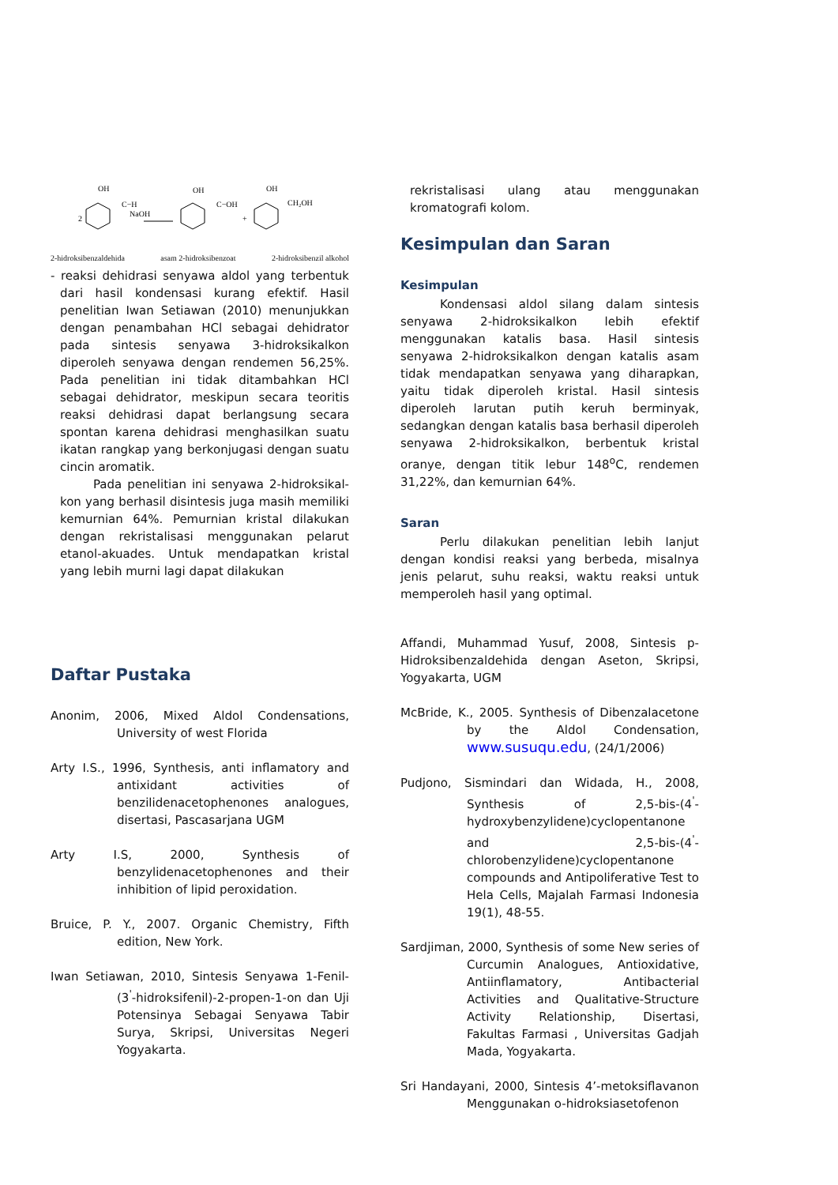OH
C−H
NaOH
2
OH
C−OH
+
OH
CH₂OH
2-hidroksibenzaldehida asam 2-hidroksibenzoat 2-hidroksibenzil alkohol
- reaksi dehidrasi senyawa aldol yang terbentuk dari hasil kondensasi kurang efektif. Hasil penelitian Iwan Setiawan (2010) menunjukkan dengan penambahan HCl sebagai dehidrator pada sintesis senyawa 3-hidroksikalkon diperoleh senyawa dengan rendemen 56,25%. Pada penelitian ini tidak ditambahkan HCl sebagai dehidrator, meskipun secara teoritis reaksi dehidrasi dapat berlangsung secara spontan karena dehidrasi menghasilkan suatu ikatan rangkap yang berkonjugasi dengan suatu cincin aromatik.
Pada penelitian ini senyawa 2-hidroksikal-kon yang berhasil disintesis juga masih memiliki kemurnian 64%. Pemurnian kristal dilakukan dengan rekristalisasi menggunakan pelarut etanol-akuades. Untuk mendapatkan kristal yang lebih murni lagi dapat dilakukan
rekristalisasi ulang atau menggunakan kromatografi kolom.
Kesimpulan dan Saran
Kesimpulan
Kondensasi aldol silang dalam sintesis senyawa 2-hidroksikalkon lebih efektif menggunakan katalis basa. Hasil sintesis senyawa 2-hidroksikalkon dengan katalis asam tidak mendapatkan senyawa yang diharapkan, yaitu tidak diperoleh kristal. Hasil sintesis diperoleh larutan putih keruh berminyak, sedangkan dengan katalis basa berhasil diperoleh senyawa 2-hidroksikalkon, berbentuk kristal oranye, dengan titik lebur 148<sup>o</sup>C, rendemen 31,22%, dan kemurnian 64%.
Saran
Perlu dilakukan penelitian lebih lanjut dengan kondisi reaksi yang berbeda, misalnya jenis pelarut, suhu reaksi, waktu reaksi untuk memperoleh hasil yang optimal.
Daftar Pustaka
Anonim, 2006, Mixed Aldol Condensations, University of west Florida
Arty I.S., 1996, Synthesis, anti inflamatory and antixidant activities of benzilidenacetophenones analogues, disertasi, Pascasarjana UGM
Arty I.S, 2000, Synthesis of benzylidenacetophenones and their inhibition of lipid peroxidation.
Bruice, P. Y., 2007. Organic Chemistry, Fifth edition, New York.
Iwan Setiawan, 2010, Sintesis Senyawa 1-Fenil-(3<sup>'</sup>-hidroksifenil)-2-propen-1-on dan Uji Potensinya Sebagai Senyawa Tabir Surya, Skripsi, Universitas Negeri Yogyakarta.
Affandi, Muhammad Yusuf, 2008, Sintesis p-Hidroksibenzaldehida dengan Aseton, Skripsi, Yogyakarta, UGM
McBride, K., 2005. Synthesis of Dibenzalacetone by the Aldol Condensation, www.susuqu.edu, (24/1/2006)
Pudjono, Sismindari dan Widada, H., 2008, Synthesis of 2,5-bis-(4<sup>'</sup>-hydroxybenzylidene)cyclopentanone and 2,5-bis-(4<sup>'</sup>-chlorobenzylidene)cyclopentanone compounds and Antipoliferative Test to Hela Cells, Majalah Farmasi Indonesia 19(1), 48-55.
Sardjiman, 2000, Synthesis of some New series of Curcumin Analogues, Antioxidative, Antiinflamatory, Antibacterial Activities and Qualitative-Structure Activity Relationship, Disertasi, Fakultas Farmasi , Universitas Gadjah Mada, Yogyakarta.
Sri Handayani, 2000, Sintesis 4’-metoksiflavanon Menggunakan o-hidroksiasetofenon